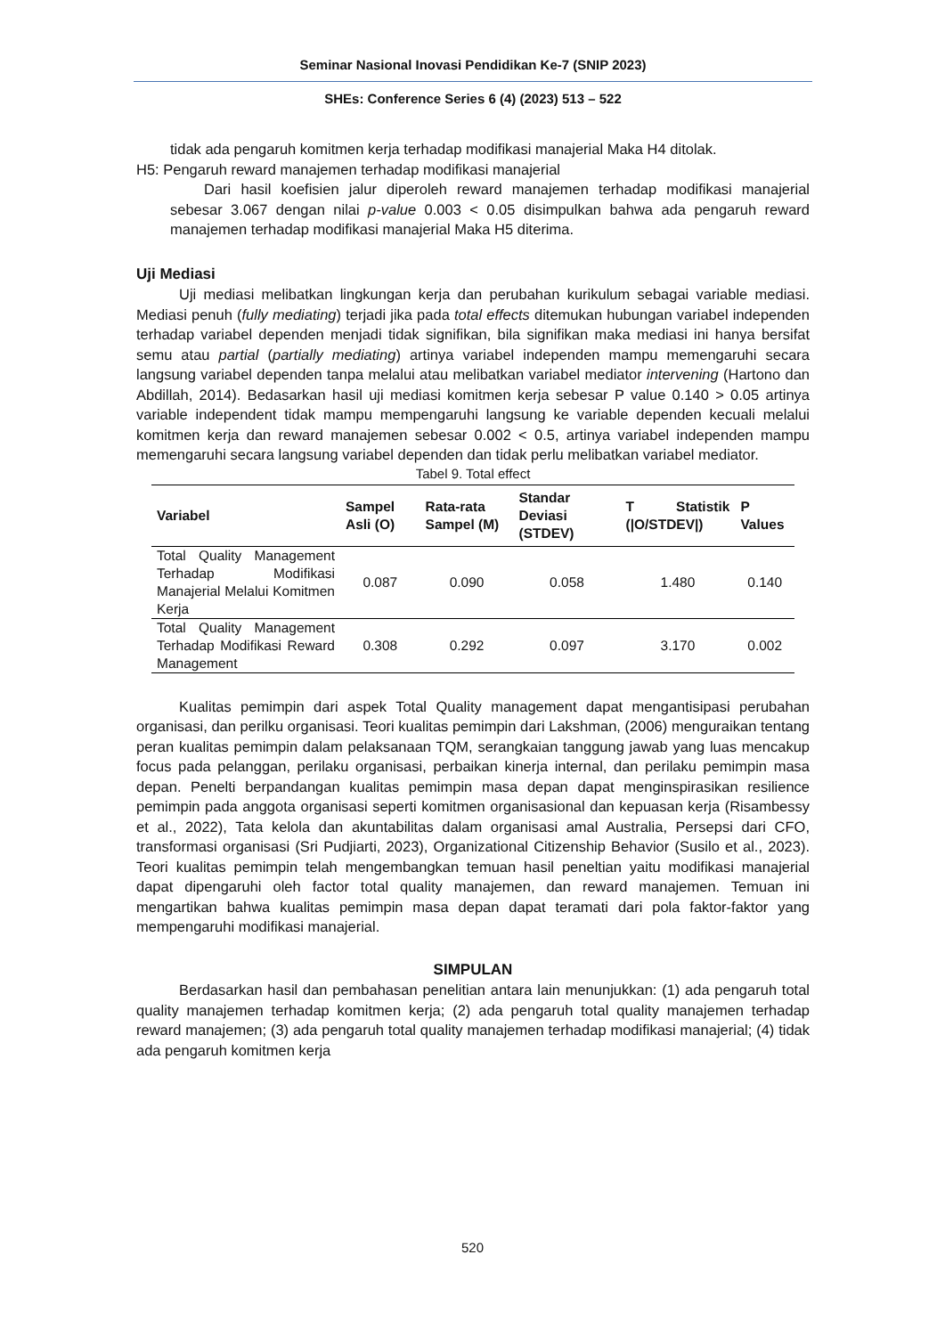Seminar Nasional Inovasi Pendidikan Ke-7 (SNIP 2023)
SHEs: Conference Series 6 (4) (2023) 513 – 522
tidak ada pengaruh komitmen kerja terhadap modifikasi manajerial Maka H4 ditolak.
H5: Pengaruh reward manajemen terhadap modifikasi manajerial
Dari hasil koefisien jalur diperoleh reward manajemen terhadap modifikasi manajerial sebesar 3.067 dengan nilai p-value 0.003 < 0.05 disimpulkan bahwa ada pengaruh reward manajemen terhadap modifikasi manajerial Maka H5 diterima.
Uji Mediasi
Uji mediasi melibatkan lingkungan kerja dan perubahan kurikulum sebagai variable mediasi. Mediasi penuh (fully mediating) terjadi jika pada total effects ditemukan hubungan variabel independen terhadap variabel dependen menjadi tidak signifikan, bila signifikan maka mediasi ini hanya bersifat semu atau partial (partially mediating) artinya variabel independen mampu memengaruhi secara langsung variabel dependen tanpa melalui atau melibatkan variabel mediator intervening (Hartono dan Abdillah, 2014). Bedasarkan hasil uji mediasi komitmen kerja sebesar P value 0.140 > 0.05 artinya variable independent tidak mampu mempengaruhi langsung ke variable dependen kecuali melalui komitmen kerja dan reward manajemen sebesar 0.002 < 0.5, artinya variabel independen mampu memengaruhi secara langsung variabel dependen dan tidak perlu melibatkan variabel mediator.
Tabel 9. Total effect
| Variabel | Sampel Asli (O) | Rata-rata Sampel (M) | Standar Deviasi (STDEV) | T Statistik (/O/STDEV/) | P Values |
| --- | --- | --- | --- | --- | --- |
| Total Quality Management Terhadap Modifikasi Manajerial Melalui Komitmen Kerja | 0.087 | 0.090 | 0.058 | 1.480 | 0.140 |
| Total Quality Management Terhadap Modifikasi Reward Management | 0.308 | 0.292 | 0.097 | 3.170 | 0.002 |
Kualitas pemimpin dari aspek Total Quality management dapat mengantisipasi perubahan organisasi, dan perilku organisasi. Teori kualitas pemimpin dari Lakshman, (2006) menguraikan tentang peran kualitas pemimpin dalam pelaksanaan TQM, serangkaian tanggung jawab yang luas mencakup focus pada pelanggan, perilaku organisasi, perbaikan kinerja internal, dan perilaku pemimpin masa depan. Penelti berpandangan kualitas pemimpin masa depan dapat menginspirasikan resilience pemimpin pada anggota organisasi seperti komitmen organisasional dan kepuasan kerja (Risambessy et al., 2022), Tata kelola dan akuntabilitas dalam organisasi amal Australia, Persepsi dari CFO, transformasi organisasi (Sri Pudjiarti, 2023), Organizational Citizenship Behavior (Susilo et al., 2023). Teori kualitas pemimpin telah mengembangkan temuan hasil peneltian yaitu modifikasi manajerial dapat dipengaruhi oleh factor total quality manajemen, dan reward manajemen. Temuan ini mengartikan bahwa kualitas pemimpin masa depan dapat teramati dari pola faktor-faktor yang mempengaruhi modifikasi manajerial.
SIMPULAN
Berdasarkan hasil dan pembahasan penelitian antara lain menunjukkan: (1) ada pengaruh total quality manajemen terhadap komitmen kerja; (2) ada pengaruh total quality manajemen terhadap reward manajemen; (3) ada pengaruh total quality manajemen terhadap modifikasi manajerial; (4) tidak ada pengaruh komitmen kerja
520